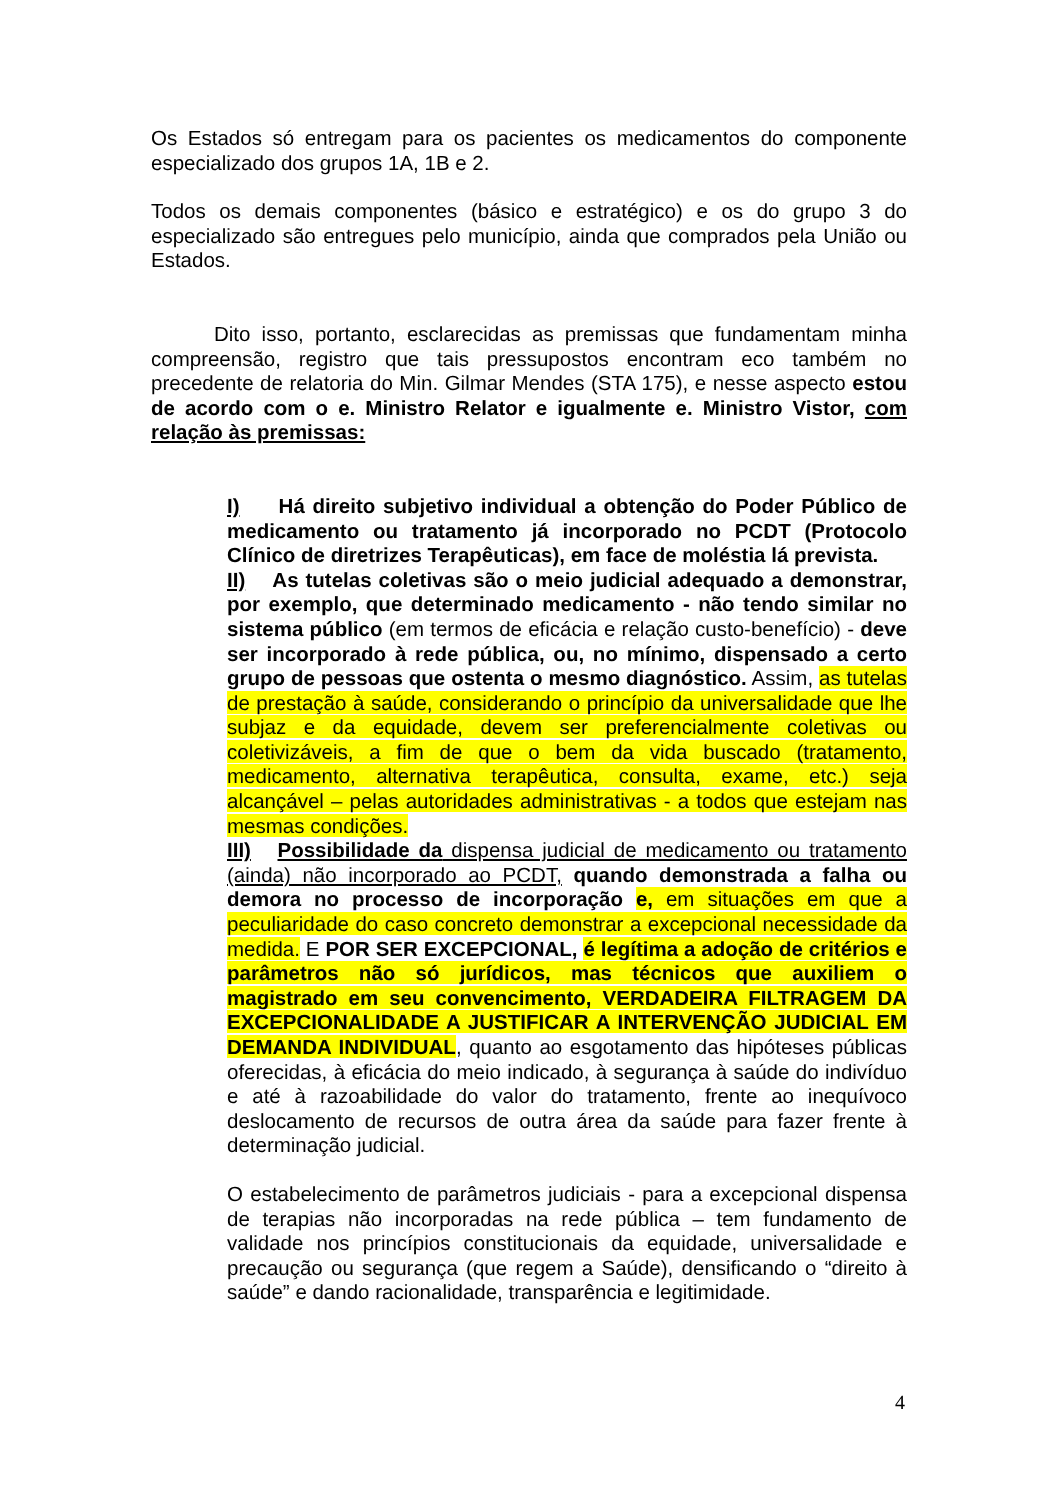Os Estados só entregam para os pacientes os medicamentos do componente especializado dos grupos 1A, 1B e 2.
Todos os demais componentes (básico e estratégico) e os do grupo 3 do especializado são entregues pelo município, ainda que comprados pela União ou Estados.
Dito isso, portanto, esclarecidas as premissas que fundamentam minha compreensão, registro que tais pressupostos encontram eco também no precedente de relatoria do Min. Gilmar Mendes (STA 175), e nesse aspecto estou de acordo com o e. Ministro Relator e igualmente e. Ministro Vistor, com relação às premissas:
I) Há direito subjetivo individual a obtenção do Poder Público de medicamento ou tratamento já incorporado no PCDT (Protocolo Clínico de diretrizes Terapêuticas), em face de moléstia lá prevista.
II) As tutelas coletivas são o meio judicial adequado a demonstrar, por exemplo, que determinado medicamento - não tendo similar no sistema público (em termos de eficácia e relação custo-benefício) - deve ser incorporado à rede pública, ou, no mínimo, dispensado a certo grupo de pessoas que ostenta o mesmo diagnóstico. Assim, as tutelas de prestação à saúde, considerando o princípio da universalidade que lhe subjaz e da equidade, devem ser preferencialmente coletivas ou coletivizáveis, a fim de que o bem da vida buscado (tratamento, medicamento, alternativa terapêutica, consulta, exame, etc.) seja alcançável – pelas autoridades administrativas - a todos que estejam nas mesmas condições.
III) Possibilidade da dispensa judicial de medicamento ou tratamento (ainda) não incorporado ao PCDT, quando demonstrada a falha ou demora no processo de incorporação e, em situações em que a peculiaridade do caso concreto demonstrar a excepcional necessidade da medida. E POR SER EXCEPCIONAL, é legítima a adoção de critérios e parâmetros não só jurídicos, mas técnicos que auxiliem o magistrado em seu convencimento, VERDADEIRA FILTRAGEM DA EXCEPCIONALIDADE A JUSTIFICAR A INTERVENÇÃO JUDICIAL EM DEMANDA INDIVIDUAL, quanto ao esgotamento das hipóteses públicas oferecidas, à eficácia do meio indicado, à segurança à saúde do indivíduo e até à razoabilidade do valor do tratamento, frente ao inequívoco deslocamento de recursos de outra área da saúde para fazer frente à determinação judicial.
O estabelecimento de parâmetros judiciais - para a excepcional dispensa de terapias não incorporadas na rede pública – tem fundamento de validade nos princípios constitucionais da equidade, universalidade e precaução ou segurança (que regem a Saúde), densificando o “direito à saúde” e dando racionalidade, transparência e legitimidade.
4